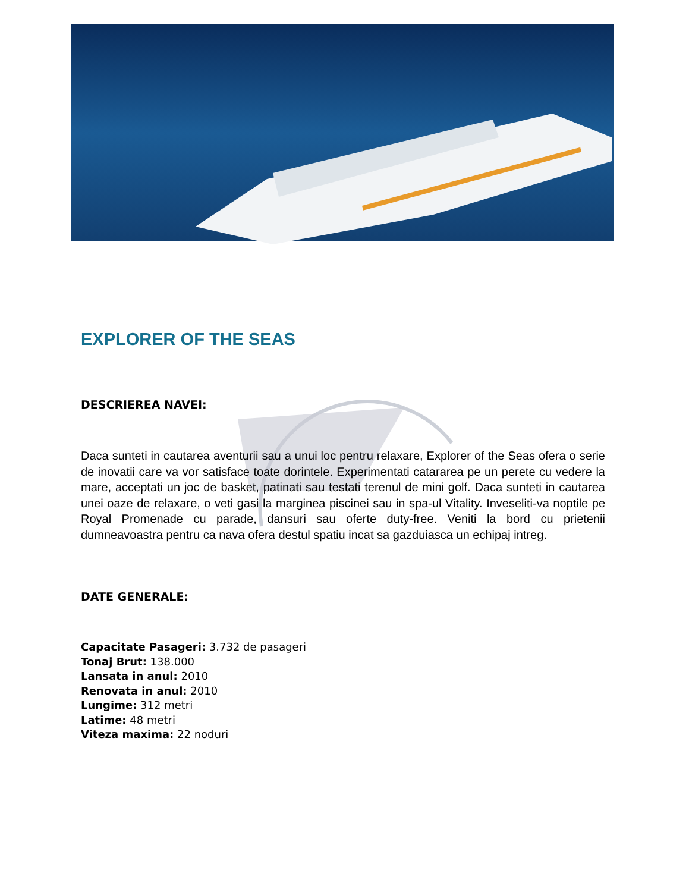EXPLORER OF THE SEAS
DESCRIEREA NAVEI:
Daca sunteti in cautarea aventurii sau a unui loc pentru relaxare, Explorer of the Seas ofera o serie de inovatii care va vor satisface toate dorintele. Experimentati catararea pe un perete cu vedere la mare, acceptati un joc de basket, patinati sau testati terenul de mini golf. Daca sunteti in cautarea unei oaze de relaxare, o veti gasi la marginea piscinei sau in spa-ul Vitality. Inveseliti-va noptile pe Royal Promenade cu parade, dansuri sau oferte duty-free. Veniti la bord cu prietenii dumneavoastra pentru ca nava ofera destul spatiu incat sa gazduiasca un echipaj intreg.
DATE GENERALE:
Capacitate Pasageri: 3.732 de pasageri
Tonaj Brut: 138.000
Lansata in anul: 2010
Renovata in anul: 2010
Lungime: 312 metri
Latime: 48 metri
Viteza maxima: 22 noduri